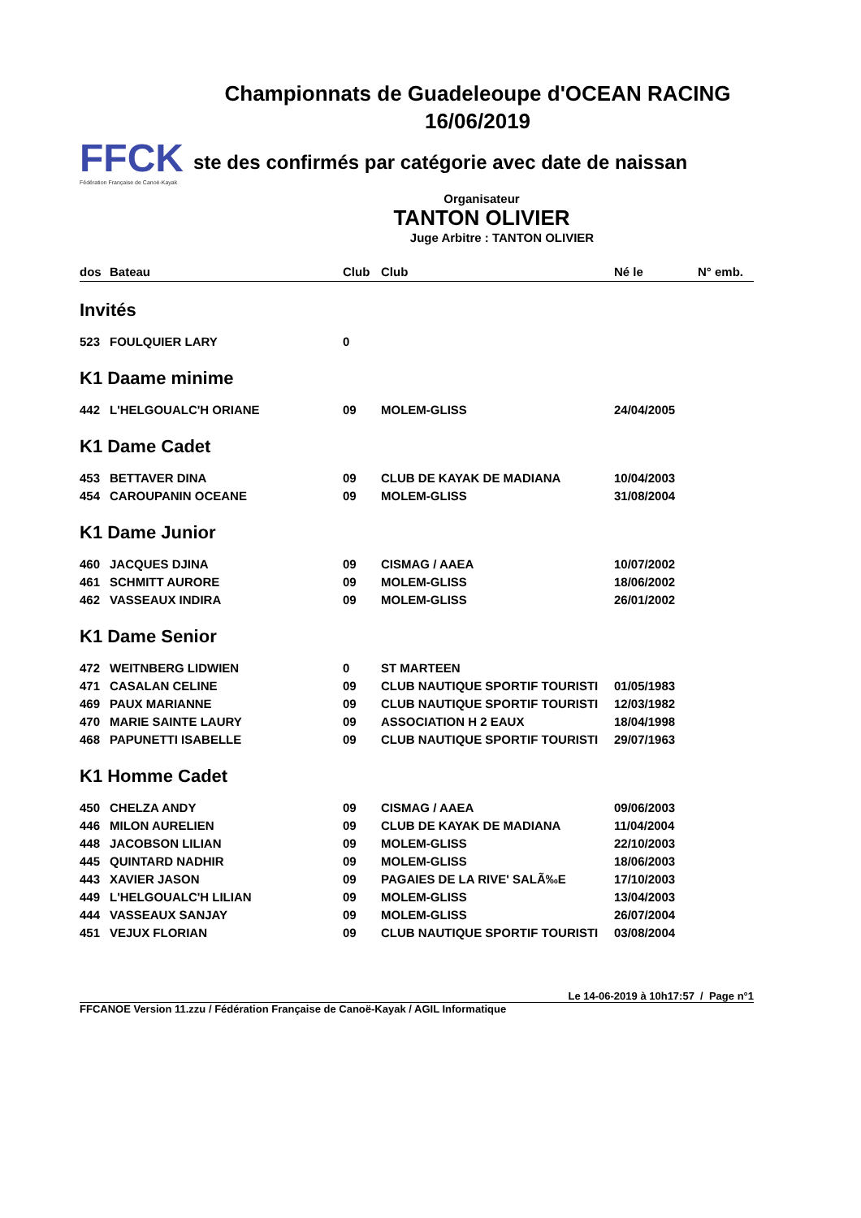Championnats de Guadeleoupe d'OCEAN RACING
16/06/2019
FFCK
Fédération Française de Canoë-Kayak
ste des confirmés par catégorie avec date de naissan
Organisateur
TANTON OLIVIER
Juge Arbitre : TANTON OLIVIER
| dos | Bateau | Club | Club | Né le | N° emb. |
| --- | --- | --- | --- | --- | --- |
| Invités | | | | | |
| 523 | FOULQUIER LARY | 0 | | | |
| K1 Daame minime | | | | | |
| 442 | L'HELGOUALC'H ORIANE | 09 | MOLEM-GLISS | 24/04/2005 | |
| K1 Dame Cadet | | | | | |
| 453 | BETTAVER DINA | 09 | CLUB DE KAYAK DE MADIANA | 10/04/2003 | |
| 454 | CAROUPANIN OCEANE | 09 | MOLEM-GLISS | 31/08/2004 | |
| K1 Dame Junior | | | | | |
| 460 | JACQUES DJINA | 09 | CISMAG / AAEA | 10/07/2002 | |
| 461 | SCHMITT AURORE | 09 | MOLEM-GLISS | 18/06/2002 | |
| 462 | VASSEAUX INDIRA | 09 | MOLEM-GLISS | 26/01/2002 | |
| K1 Dame Senior | | | | | |
| 472 | WEITNBERG LIDWIEN | 0 | ST MARTEEN | | |
| 471 | CASALAN CELINE | 09 | CLUB NAUTIQUE SPORTIF TOURISTI | 01/05/1983 | |
| 469 | PAUX MARIANNE | 09 | CLUB NAUTIQUE SPORTIF TOURISTI | 12/03/1982 | |
| 470 | MARIE SAINTE LAURY | 09 | ASSOCIATION H 2 EAUX | 18/04/1998 | |
| 468 | PAPUNETTI ISABELLE | 09 | CLUB NAUTIQUE SPORTIF TOURISTI | 29/07/1963 | |
| K1 Homme Cadet | | | | | |
| 450 | CHELZA ANDY | 09 | CISMAG / AAEA | 09/06/2003 | |
| 446 | MILON AURELIEN | 09 | CLUB DE KAYAK DE MADIANA | 11/04/2004 | |
| 448 | JACOBSON LILIAN | 09 | MOLEM-GLISS | 22/10/2003 | |
| 445 | QUINTARD NADHIR | 09 | MOLEM-GLISS | 18/06/2003 | |
| 443 | XAVIER JASON | 09 | PAGAIES DE LA RIVE' SALÃ‰E | 17/10/2003 | |
| 449 | L'HELGOUALC'H LILIAN | 09 | MOLEM-GLISS | 13/04/2003 | |
| 444 | VASSEAUX SANJAY | 09 | MOLEM-GLISS | 26/07/2004 | |
| 451 | VEJUX FLORIAN | 09 | CLUB NAUTIQUE SPORTIF TOURISTI | 03/08/2004 | |
Le 14-06-2019 à 10h17:57 / Page n°1
FFCANOE Version 11.zzu / Fédération Française de Canoë-Kayak / AGIL Informatique